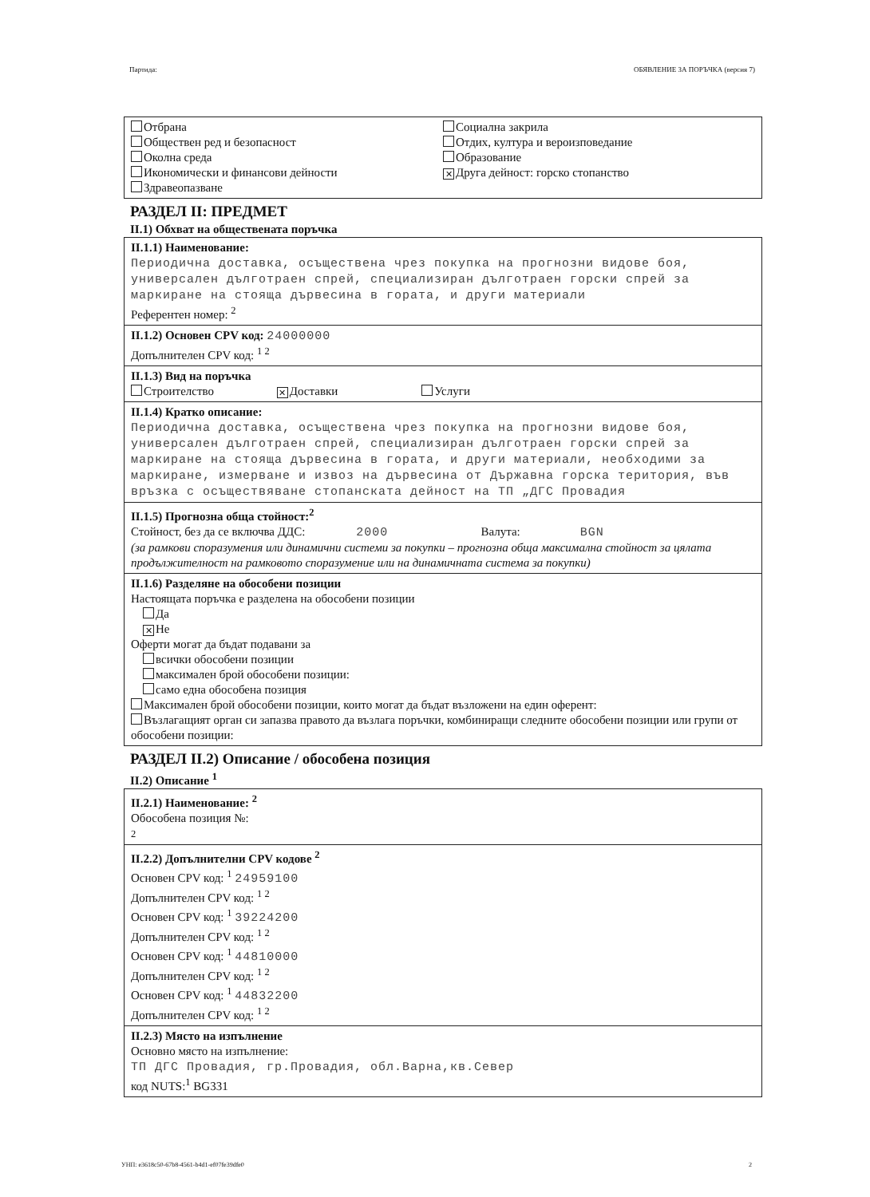Партида: ОБЯВЛЕНИЕ ЗА ПОРЪЧКА (версия 7)
Отбрана
Обществен ред и безопасност
Околна среда
Икономически и финансови дейности
Здравеопазване
Социална закрила
Отдих, култура и вероизповедание
Образование
✕ Друга дейност: горско стопанство
РАЗДЕЛ II: ПРЕДМЕТ
II.1) Обхват на обществената поръчка
II.1.1) Наименование:
Периодична доставка, осъществена чрез покупка на прогнозни видове боя, универсален дълготраен спрей, специализиран дълготраен горски спрей за маркиране на стояща дървесина в гората, и други материали
Референтен номер: <sup>2</sup>
II.1.2) Основен CPV код: 24000000
Допълнителен CPV код: <sup>1 2</sup>
II.1.3) Вид на поръчка
Строителство ✕ Доставки Услуги
II.1.4) Кратко описание:
Периодична доставка, осъществена чрез покупка на прогнозни видове боя, универсален дълготраен спрей, специализиран дълготраен горски спрей за маркиране на стояща дървесина в гората, и други материали, необходими за маркиране, измерване и извоз на дървесина от Държавна горска територия, във връзка с осъществяване стопанската дейност на ТП „ДГС Провадия
II.1.5) Прогнозна обща стойност:<sup>2</sup>
Стойност, без да се включва ДДС: 2000 Валута: BGN
(за рамкови споразумения или динамични системи за покупки – прогнозна обща максимална стойност за цялата продължителност на рамковото споразумение или на динамичната система за покупки)
II.1.6) Разделяне на обособени позиции
Настоящата поръчка е разделена на обособени позиции
Да
✕ Не
Оферти могат да бъдат подавани за
всички обособени позиции
максимален брой обособени позиции:
само една обособена позиция
Максимален брой обособени позиции, които могат да бъдат възложени на един оферент:
Възлагащият орган си запазва правото да възлага поръчки, комбиниращи следните обособени позиции или групи от обособени позиции:
РАЗДЕЛ II.2) Описание / обособена позиция
II.2) Описание <sup>1</sup>
II.2.1) Наименование: <sup>2</sup>
Обособена позиция №:
2
II.2.2) Допълнителни CPV кодове <sup>2</sup>
Основен CPV код: <sup>1</sup> 24959100
Допълнителен CPV код: <sup>1 2</sup>
Основен CPV код: <sup>1</sup> 39224200
Допълнителен CPV код: <sup>1 2</sup>
Основен CPV код: <sup>1</sup> 44810000
Допълнителен CPV код: <sup>1 2</sup>
Основен CPV код: <sup>1</sup> 44832200
Допълнителен CPV код: <sup>1 2</sup>
II.2.3) Място на изпълнение
Основно място на изпълнение:
ТП ДГС Провадия, гр.Провадия, обл.Варна,кв.Север
код NUTS:<sup>1</sup> BG331
УНП: e3618c50-67b8-4561-b4d1-ef07fe39dfe0 2